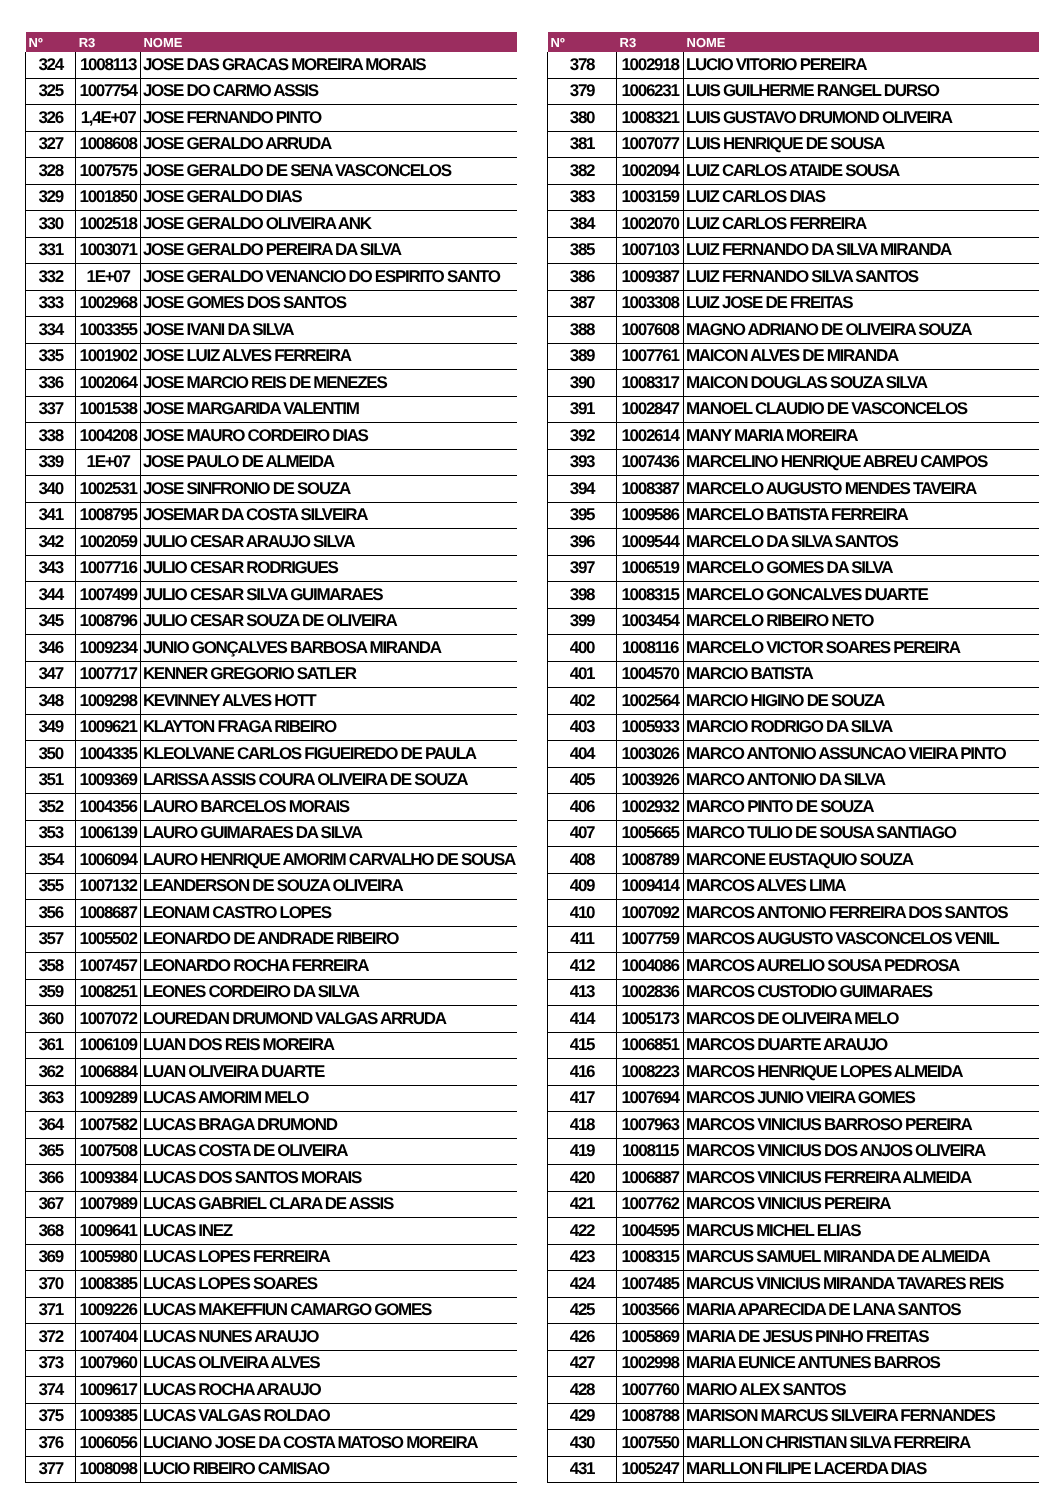| Nº | R3 | NOME |
| --- | --- | --- |
| 324 | 1008113 | JOSE DAS GRACAS MOREIRA MORAIS |
| 325 | 1007754 | JOSE DO CARMO ASSIS |
| 326 | 1,4E+07 | JOSE FERNANDO PINTO |
| 327 | 1008608 | JOSE GERALDO ARRUDA |
| 328 | 1007575 | JOSE GERALDO DE SENA VASCONCELOS |
| 329 | 1001850 | JOSE GERALDO DIAS |
| 330 | 1002518 | JOSE GERALDO OLIVEIRA ANK |
| 331 | 1003071 | JOSE GERALDO PEREIRA DA SILVA |
| 332 | 1E+07 | JOSE GERALDO VENANCIO DO ESPIRITO SANTO |
| 333 | 1002968 | JOSE GOMES DOS SANTOS |
| 334 | 1003355 | JOSE IVANI DA SILVA |
| 335 | 1001902 | JOSE LUIZ ALVES FERREIRA |
| 336 | 1002064 | JOSE MARCIO REIS DE MENEZES |
| 337 | 1001538 | JOSE MARGARIDA VALENTIM |
| 338 | 1004208 | JOSE MAURO CORDEIRO DIAS |
| 339 | 1E+07 | JOSE PAULO DE ALMEIDA |
| 340 | 1002531 | JOSE SINFRONIO DE SOUZA |
| 341 | 1008795 | JOSEMAR DA COSTA SILVEIRA |
| 342 | 1002059 | JULIO CESAR ARAUJO SILVA |
| 343 | 1007716 | JULIO CESAR RODRIGUES |
| 344 | 1007499 | JULIO CESAR SILVA GUIMARAES |
| 345 | 1008796 | JULIO CESAR SOUZA DE OLIVEIRA |
| 346 | 1009234 | JUNIO GONÇALVES BARBOSA MIRANDA |
| 347 | 1007717 | KENNER GREGORIO SATLER |
| 348 | 1009298 | KEVINNEY ALVES HOTT |
| 349 | 1009621 | KLAYTON FRAGA RIBEIRO |
| 350 | 1004335 | KLEOLVANE CARLOS FIGUEIREDO DE PAULA |
| 351 | 1009369 | LARISSA ASSIS COURA OLIVEIRA DE SOUZA |
| 352 | 1004356 | LAURO BARCELOS MORAIS |
| 353 | 1006139 | LAURO GUIMARAES DA SILVA |
| 354 | 1006094 | LAURO HENRIQUE AMORIM CARVALHO DE SOUSA |
| 355 | 1007132 | LEANDERSON DE SOUZA OLIVEIRA |
| 356 | 1008687 | LEONAM CASTRO LOPES |
| 357 | 1005502 | LEONARDO DE ANDRADE RIBEIRO |
| 358 | 1007457 | LEONARDO ROCHA FERREIRA |
| 359 | 1008251 | LEONES CORDEIRO DA SILVA |
| 360 | 1007072 | LOUREDAN DRUMOND VALGAS ARRUDA |
| 361 | 1006109 | LUAN DOS REIS MOREIRA |
| 362 | 1006884 | LUAN OLIVEIRA DUARTE |
| 363 | 1009289 | LUCAS AMORIM MELO |
| 364 | 1007582 | LUCAS BRAGA DRUMOND |
| 365 | 1007508 | LUCAS COSTA DE OLIVEIRA |
| 366 | 1009384 | LUCAS DOS SANTOS MORAIS |
| 367 | 1007989 | LUCAS GABRIEL CLARA DE ASSIS |
| 368 | 1009641 | LUCAS INEZ |
| 369 | 1005980 | LUCAS LOPES FERREIRA |
| 370 | 1008385 | LUCAS LOPES SOARES |
| 371 | 1009226 | LUCAS MAKEFFIUN CAMARGO GOMES |
| 372 | 1007404 | LUCAS NUNES ARAUJO |
| 373 | 1007960 | LUCAS OLIVEIRA ALVES |
| 374 | 1009617 | LUCAS ROCHA ARAUJO |
| 375 | 1009385 | LUCAS VALGAS ROLDAO |
| 376 | 1006056 | LUCIANO JOSE DA COSTA MATOSO MOREIRA |
| 377 | 1008098 | LUCIO RIBEIRO CAMISAO |
| Nº | R3 | NOME |
| --- | --- | --- |
| 378 | 1002918 | LUCIO VITORIO PEREIRA |
| 379 | 1006231 | LUIS GUILHERME RANGEL DURSO |
| 380 | 1008321 | LUIS GUSTAVO DRUMOND OLIVEIRA |
| 381 | 1007077 | LUIS HENRIQUE DE SOUSA |
| 382 | 1002094 | LUIZ CARLOS ATAIDE SOUSA |
| 383 | 1003159 | LUIZ CARLOS DIAS |
| 384 | 1002070 | LUIZ CARLOS FERREIRA |
| 385 | 1007103 | LUIZ FERNANDO DA SILVA MIRANDA |
| 386 | 1009387 | LUIZ FERNANDO SILVA SANTOS |
| 387 | 1003308 | LUIZ JOSE DE FREITAS |
| 388 | 1007608 | MAGNO ADRIANO DE OLIVEIRA SOUZA |
| 389 | 1007761 | MAICON ALVES DE MIRANDA |
| 390 | 1008317 | MAICON DOUGLAS SOUZA SILVA |
| 391 | 1002847 | MANOEL CLAUDIO DE VASCONCELOS |
| 392 | 1002614 | MANY MARIA MOREIRA |
| 393 | 1007436 | MARCELINO HENRIQUE ABREU CAMPOS |
| 394 | 1008387 | MARCELO AUGUSTO MENDES TAVEIRA |
| 395 | 1009586 | MARCELO BATISTA FERREIRA |
| 396 | 1009544 | MARCELO DA SILVA SANTOS |
| 397 | 1006519 | MARCELO GOMES DA SILVA |
| 398 | 1008315 | MARCELO GONCALVES DUARTE |
| 399 | 1003454 | MARCELO RIBEIRO NETO |
| 400 | 1008116 | MARCELO VICTOR SOARES PEREIRA |
| 401 | 1004570 | MARCIO BATISTA |
| 402 | 1002564 | MARCIO HIGINO DE SOUZA |
| 403 | 1005933 | MARCIO RODRIGO DA SILVA |
| 404 | 1003026 | MARCO ANTONIO ASSUNCAO VIEIRA PINTO |
| 405 | 1003926 | MARCO ANTONIO DA SILVA |
| 406 | 1002932 | MARCO PINTO DE SOUZA |
| 407 | 1005665 | MARCO TULIO DE SOUSA SANTIAGO |
| 408 | 1008789 | MARCONE EUSTAQUIO SOUZA |
| 409 | 1009414 | MARCOS ALVES LIMA |
| 410 | 1007092 | MARCOS ANTONIO FERREIRA DOS SANTOS |
| 411 | 1007759 | MARCOS AUGUSTO VASCONCELOS VENIL |
| 412 | 1004086 | MARCOS AURELIO SOUSA PEDROSA |
| 413 | 1002836 | MARCOS CUSTODIO GUIMARAES |
| 414 | 1005173 | MARCOS DE OLIVEIRA MELO |
| 415 | 1006851 | MARCOS DUARTE ARAUJO |
| 416 | 1008223 | MARCOS HENRIQUE LOPES ALMEIDA |
| 417 | 1007694 | MARCOS JUNIO VIEIRA GOMES |
| 418 | 1007963 | MARCOS VINICIUS BARROSO PEREIRA |
| 419 | 1008115 | MARCOS VINICIUS DOS ANJOS OLIVEIRA |
| 420 | 1006887 | MARCOS VINICIUS FERREIRA ALMEIDA |
| 421 | 1007762 | MARCOS VINICIUS PEREIRA |
| 422 | 1004595 | MARCUS MICHEL ELIAS |
| 423 | 1008315 | MARCUS SAMUEL MIRANDA DE ALMEIDA |
| 424 | 1007485 | MARCUS VINICIUS MIRANDA TAVARES REIS |
| 425 | 1003566 | MARIA APARECIDA DE LANA SANTOS |
| 426 | 1005869 | MARIA DE JESUS PINHO FREITAS |
| 427 | 1002998 | MARIA EUNICE ANTUNES BARROS |
| 428 | 1007760 | MARIO ALEX SANTOS |
| 429 | 1008788 | MARISON MARCUS SILVEIRA FERNANDES |
| 430 | 1007550 | MARLLON CHRISTIAN SILVA FERREIRA |
| 431 | 1005247 | MARLLON FILIPE LACERDA DIAS |